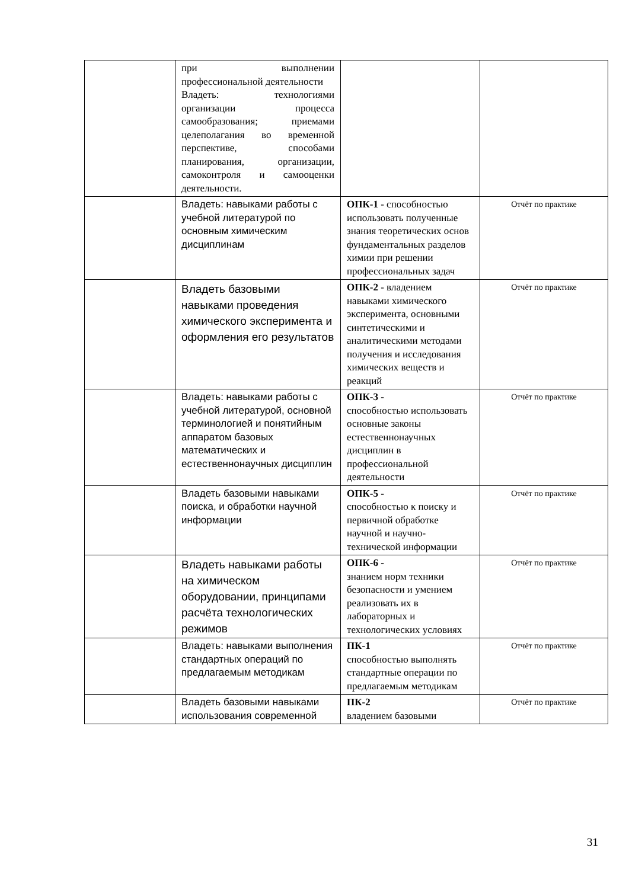| | при выполнении профессиональной деятельности Владеть: технологиями организации процесса самообразования; приемами целеполагания во временной перспективе, способами планирования, организации, самоконтроля и самооценки деятельности. | | |
| | Владеть: навыками работы с учебной литературой по основным химическим дисциплинам | ОПК-1 - способностью использовать полученные знания теоретических основ фундаментальных разделов химии при решении профессиональных задач | Отчёт по практике |
| | Владеть базовыми навыками проведения химического эксперимента и оформления его результатов | ОПК-2 - владением навыками химического эксперимента, основными синтетическими и аналитическими методами получения и исследования химических веществ и реакций | Отчёт по практике |
| | Владеть: навыками работы с учебной литературой, основной терминологией и понятийным аппаратом базовых математических и естественнонаучных дисциплин | ОПК-3 - способностью использовать основные законы естественнонаучных дисциплин в профессиональной деятельности | Отчёт по практике |
| | Владеть базовыми навыками поиска, и обработки научной информации | ОПК-5 - способностью к поиску и первичной обработке научной и научно-технической информации | Отчёт по практике |
| | Владеть навыками работы на химическом оборудовании, принципами расчёта технологических режимов | ОПК-6 - знанием норм техники безопасности и умением реализовать их в лабораторных и технологических условиях | Отчёт по практике |
| | Владеть: навыками выполнения стандартных операций по предлагаемым методикам | ПК-1 способностью выполнять стандартные операции по предлагаемым методикам | Отчёт по практике |
| | Владеть базовыми навыками использования современной | ПК-2 владением базовыми | Отчёт по практике |
31